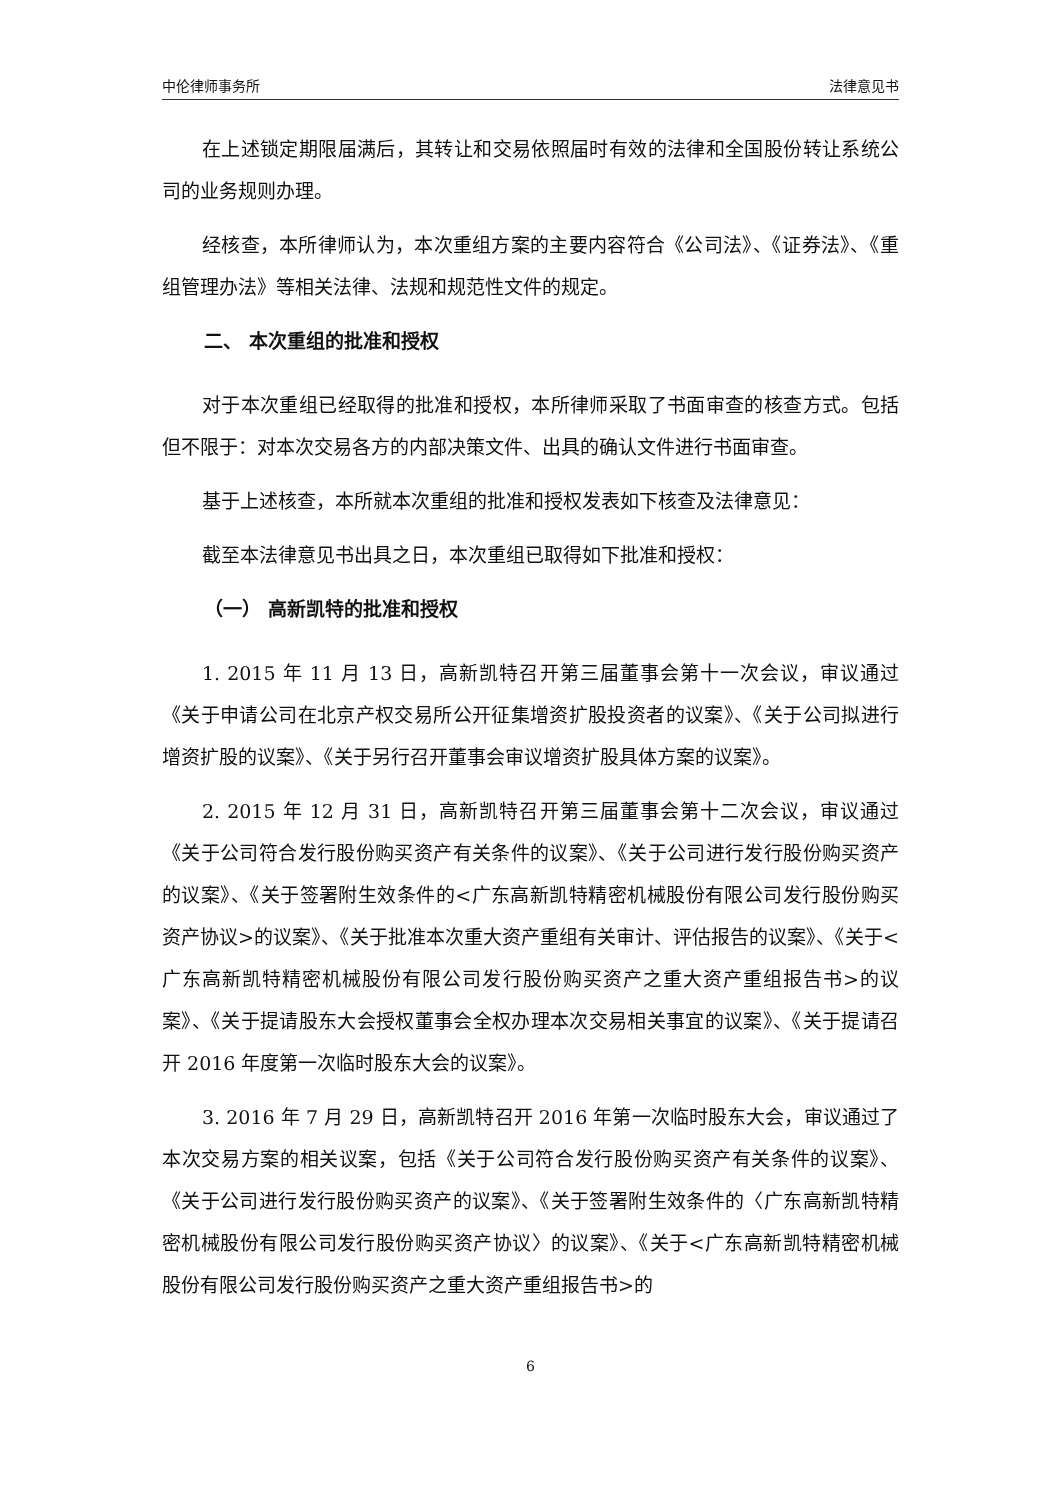中伦律师事务所 法律意见书
在上述锁定期限届满后，其转让和交易依照届时有效的法律和全国股份转让系统公司的业务规则办理。
经核查，本所律师认为，本次重组方案的主要内容符合《公司法》、《证券法》、《重组管理办法》等相关法律、法规和规范性文件的规定。
二、 本次重组的批准和授权
对于本次重组已经取得的批准和授权，本所律师采取了书面审查的核查方式。包括但不限于：对本次交易各方的内部决策文件、出具的确认文件进行书面审查。
基于上述核查，本所就本次重组的批准和授权发表如下核查及法律意见：
截至本法律意见书出具之日，本次重组已取得如下批准和授权：
（一） 高新凯特的批准和授权
1. 2015 年 11 月 13 日，高新凯特召开第三届董事会第十一次会议，审议通过《关于申请公司在北京产权交易所公开征集增资扩股投资者的议案》、《关于公司拟进行增资扩股的议案》、《关于另行召开董事会审议增资扩股具体方案的议案》。
2. 2015 年 12 月 31 日，高新凯特召开第三届董事会第十二次会议，审议通过《关于公司符合发行股份购买资产有关条件的议案》、《关于公司进行发行股份购买资产的议案》、《关于签署附生效条件的<广东高新凯特精密机械股份有限公司发行股份购买资产协议>的议案》、《关于批准本次重大资产重组有关审计、评估报告的议案》、《关于<广东高新凯特精密机械股份有限公司发行股份购买资产之重大资产重组报告书>的议案》、《关于提请股东大会授权董事会全权办理本次交易相关事宜的议案》、《关于提请召开 2016 年度第一次临时股东大会的议案》。
3. 2016 年 7 月 29 日，高新凯特召开 2016 年第一次临时股东大会，审议通过了本次交易方案的相关议案，包括《关于公司符合发行股份购买资产有关条件的议案》、《关于公司进行发行股份购买资产的议案》、《关于签署附生效条件的〈广东高新凯特精密机械股份有限公司发行股份购买资产协议〉的议案》、《关于<广东高新凯特精密机械股份有限公司发行股份购买资产之重大资产重组报告书>的
6